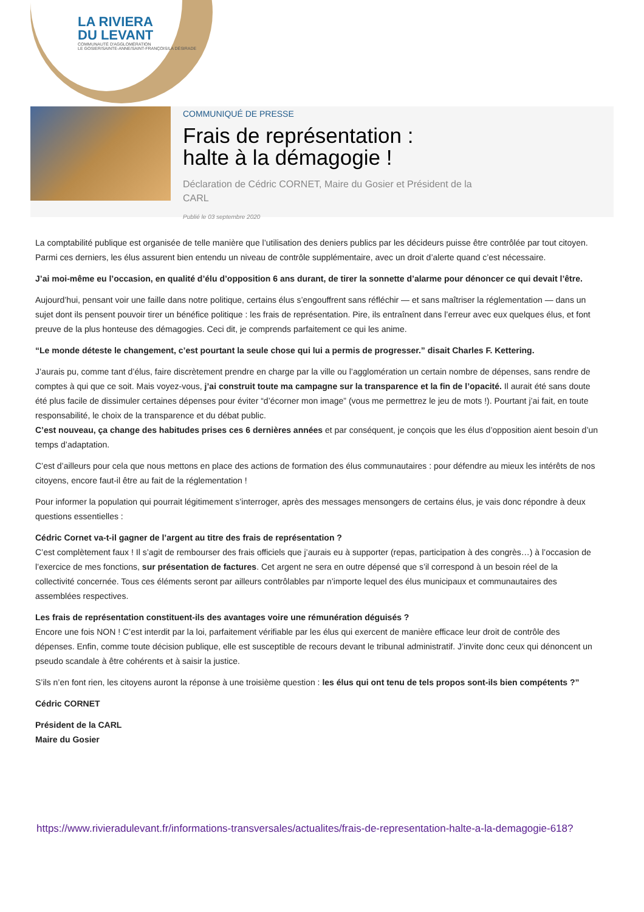LA RIVIERA
DU LEVANT
COMMUNAUTÉ D'AGGLOMÉRATION
LE GOSIER/SAINTE-ANNE/SAINT-FRANÇOIS/LA DÉSIRADE
COMMUNIQUÉ DE PRESSE
Frais de représentation :
halte à la démagogie !
Déclaration de Cédric CORNET, Maire du Gosier et Président de la CARL
Publié le 03 septembre 2020
La comptabilité publique est organisée de telle manière que l’utilisation des deniers publics par les décideurs puisse être contrôlée par tout citoyen. Parmi ces derniers, les élus assurent bien entendu un niveau de contrôle supplémentaire, avec un droit d’alerte quand c’est nécessaire.
J’ai moi-même eu l’occasion, en qualité d’élu d’opposition 6 ans durant, de tirer la sonnette d’alarme pour dénoncer ce qui devait l’être.
Aujourd’hui, pensant voir une faille dans notre politique, certains élus s’engouffrent sans réfléchir — et sans maîtriser la réglementation — dans un sujet dont ils pensent pouvoir tirer un bénéfice politique : les frais de représentation. Pire, ils entraînent dans l’erreur avec eux quelques élus, et font preuve de la plus honteuse des démagogies. Ceci dit, je comprends parfaitement ce qui les anime.
“Le monde déteste le changement, c’est pourtant la seule chose qui lui a permis de progresser.” disait Charles F. Kettering.
J’aurais pu, comme tant d’élus, faire discrètement prendre en charge par la ville ou l’agglomération un certain nombre de dépenses, sans rendre de comptes à qui que ce soit. Mais voyez-vous, j’ai construit toute ma campagne sur la transparence et la fin de l’opacité. Il aurait été sans doute été plus facile de dissimuler certaines dépenses pour éviter “d’écorner mon image” (vous me permettrez le jeu de mots !). Pourtant j’ai fait, en toute responsabilité, le choix de la transparence et du débat public.
C’est nouveau, ça change des habitudes prises ces 6 dernières années et par conséquent, je conçois que les élus d’opposition aient besoin d’un temps d’adaptation.
C’est d’ailleurs pour cela que nous mettons en place des actions de formation des élus communautaires : pour défendre au mieux les intérêts de nos citoyens, encore faut-il être au fait de la réglementation !
Pour informer la population qui pourrait légitimement s’interroger, après des messages mensongers de certains élus, je vais donc répondre à deux questions essentielles :
Cédric Cornet va-t-il gagner de l’argent au titre des frais de représentation ?
C’est complètement faux ! Il s’agit de rembourser des frais officiels que j’aurais eu à supporter (repas, participation à des congrès…) à l’occasion de l’exercice de mes fonctions, sur présentation de factures. Cet argent ne sera en outre dépensé que s’il correspond à un besoin réel de la collectivité concernée. Tous ces éléments seront par ailleurs contrôlables par n’importe lequel des élus municipaux et communautaires des assemblées respectives.
Les frais de représentation constituent-ils des avantages voire une rémunération déguisés ?
Encore une fois NON ! C’est interdit par la loi, parfaitement vérifiable par les élus qui exercent de manière efficace leur droit de contrôle des dépenses. Enfin, comme toute décision publique, elle est susceptible de recours devant le tribunal administratif. J’invite donc ceux qui dénoncent un pseudo scandale à être cohérents et à saisir la justice.
S’ils n’en font rien, les citoyens auront la réponse à une troisième question : les élus qui ont tenu de tels propos sont-ils bien compétents ?”
Cédric CORNET
Président de la CARL
Maire du Gosier
https://www.rivieradulevant.fr/informations-transversales/actualites/frais-de-representation-halte-a-la-demagogie-618?